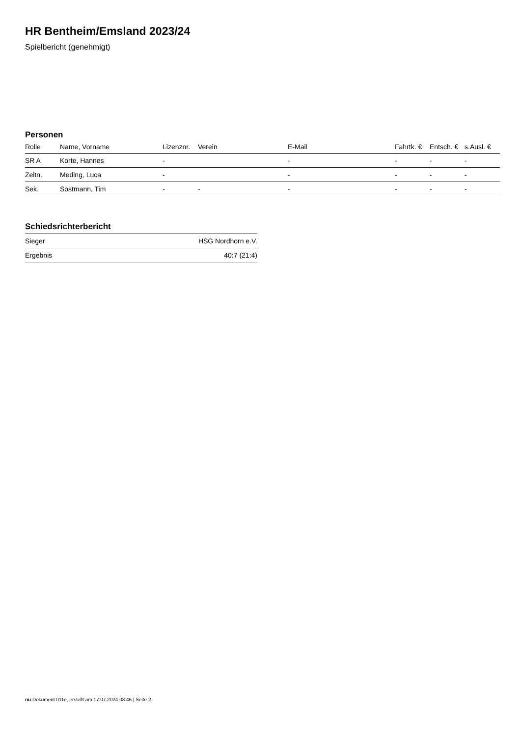HR Bentheim/Emsland 2023/24
Spielbericht (genehmigt)
Personen
| Rolle | Name, Vorname | Lizenznr. | Verein | E-Mail | Fahrtk. € | Entsch. € | s.Ausl. € |
| --- | --- | --- | --- | --- | --- | --- | --- |
| SR A | Korte, Hannes | - | | - | - | - | - |
| Zeitn. | Meding, Luca | - | | - | - | - | - |
| Sek. | Sostmann, Tim | - | - | - | - | - | - |
Schiedsrichterbericht
| Sieger | HSG Nordhorn e.V. |
| Ergebnis | 40:7 (21:4) |
nu.Dokument 011e, erstellt am 17.07.2024 03:46 | Seite 2